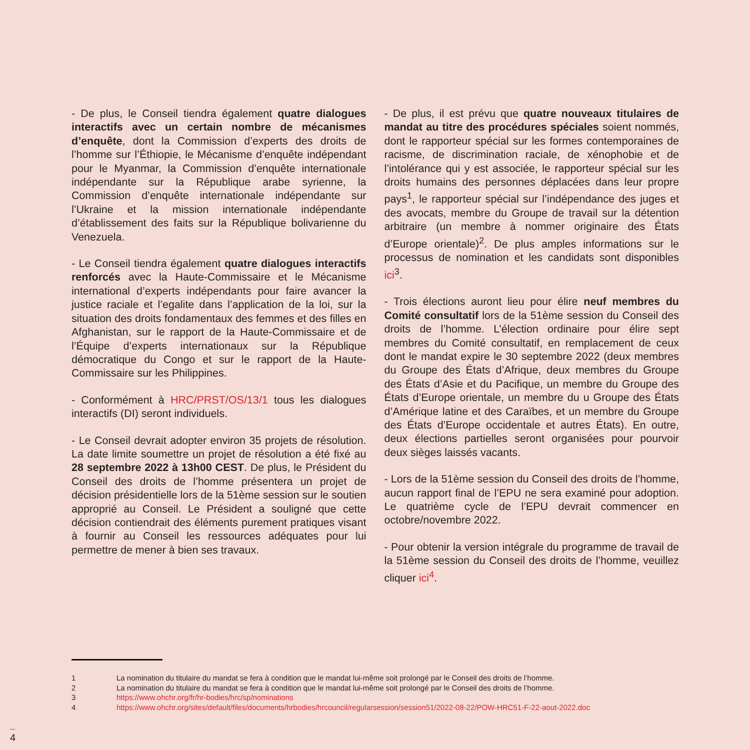- De plus, le Conseil tiendra également quatre dialogues interactifs avec un certain nombre de mécanismes d’enquête, dont la Commission d’experts des droits de l’homme sur l’Éthiopie, le Mécanisme d’enquête indépendant pour le Myanmar, la Commission d’enquête internationale indépendante sur la République arabe syrienne, la Commission d’enquête internationale indépendante sur l’Ukraine et la mission internationale indépendante d’établissement des faits sur la République bolivarienne du Venezuela.
- Le Conseil tiendra également quatre dialogues interactifs renforcés avec la Haute-Commissaire et le Mécanisme international d’experts indépendants pour faire avancer la justice raciale et l’egalite dans l’application de la loi, sur la situation des droits fondamentaux des femmes et des filles en Afghanistan, sur le rapport de la Haute-Commissaire et de l’Équipe d’experts internationaux sur la République démocratique du Congo et sur le rapport de la Haute-Commissaire sur les Philippines.
- Conformément à HRC/PRST/OS/13/1 tous les dialogues interactifs (DI) seront individuels.
- Le Conseil devrait adopter environ 35 projets de résolution. La date limite soumettre un projet de résolution a été fixé au 28 septembre 2022 à 13h00 CEST. De plus, le Président du Conseil des droits de l’homme présentera un projet de décision présidentielle lors de la 51ème session sur le soutien approprié au Conseil. Le Président a souligné que cette décision contiendrait des éléments purement pratiques visant à fournir au Conseil les ressources adéquates pour lui permettre de mener à bien ses travaux.
- De plus, il est prévu que quatre nouveaux titulaires de mandat au titre des procédures spéciales soient nommés, dont le rapporteur spécial sur les formes contemporaines de racisme, de discrimination raciale, de xénophobie et de l’intolérance qui y est associée, le rapporteur spécial sur les droits humains des personnes déplacées dans leur propre pays<sup>1</sup>, le rapporteur spécial sur l’indépendance des juges et des avocats, membre du Groupe de travail sur la détention arbitraire (un membre à nommer originaire des États d’Europe orientale)<sup>2</sup>. De plus amples informations sur le processus de nomination et les candidats sont disponibles ici<sup>3</sup>.
- Trois élections auront lieu pour élire neuf membres du Comité consultatif lors de la 51ème session du Conseil des droits de l’homme. L’élection ordinaire pour élire sept membres du Comité consultatif, en remplacement de ceux dont le mandat expire le 30 septembre 2022 (deux membres du Groupe des États d’Afrique, deux membres du Groupe des États d’Asie et du Pacifique, un membre du Groupe des États d’Europe orientale, un membre du u Groupe des États d’Amérique latine et des Caraïbes, et un membre du Groupe des États d’Europe occidentale et autres États). En outre, deux élections partielles seront organisées pour pourvoir deux sièges laissés vacants.
- Lors de la 51ème session du Conseil des droits de l’homme, aucun rapport final de l’EPU ne sera examiné pour adoption. Le quatrième cycle de l’EPU devrait commencer en octobre/novembre 2022.
- Pour obtenir la version intégrale du programme de travail de la 51ème session du Conseil des droits de l’homme, veuillez cliquer ici<sup>4</sup>.
1 La nomination du titulaire du mandat se fera à condition que le mandat lui-même soit prolongé par le Conseil des droits de l’homme.
2 La nomination du titulaire du mandat se fera à condition que le mandat lui-même soit prolongé par le Conseil des droits de l’homme.
3 https://www.ohchr.org/fr/hr-bodies/hrc/sp/nominations
4 https://www.ohchr.org/sites/default/files/documents/hrbodies/hrcouncil/regularsession/session51/2022-08-22/POW-HRC51-F-22-aout-2022.doc
4